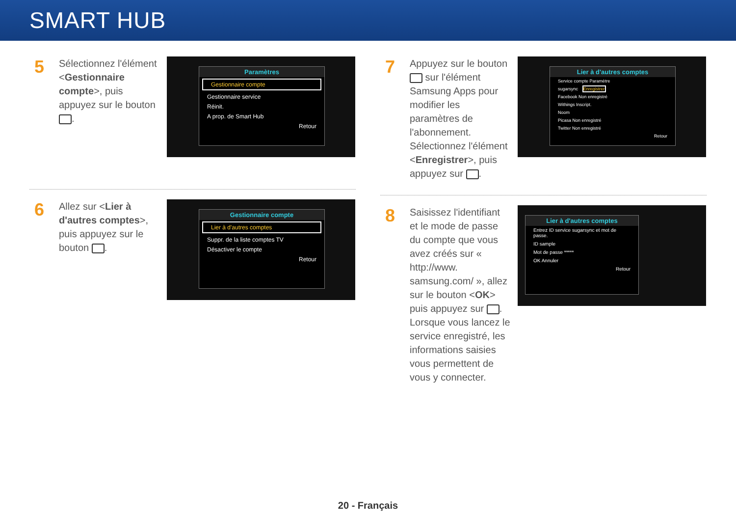SMART HUB
5
Sélectionnez l'élément <Gestionnaire compte>, puis appuyez sur le bouton .
Paramètres
Gestionnaire compte
Gestionnaire service
Réinit.
A prop. de Smart Hub
Retour
6
Allez sur <Lier à d'autres comptes>, puis appuyez sur le bouton .
Gestionnaire compte
Lier à d'autres comptes
Suppr. de la liste comptes TV
Désactiver le compte
Retour
7
Appuyez sur le bouton sur l'élément Samsung Apps pour modifier les paramètres de l'abonnement. Sélectionnez l'élément <Enregistrer>, puis appuyez sur .
Lier à d'autres comptes
Service compte Paramètre
sugarsync Enregistrer
Facebook Non enregistré
Withings Inscript.
Noom
Picasa Non enregistré
Twitter Non enregistré
Retour
8
Saisissez l'identifiant et le mode de passe du compte que vous avez créés sur « http://www. samsung.com/ », allez sur le bouton <OK> puis appuyez sur . Lorsque vous lancez le service enregistré, les informations saisies vous permettent de vous y connecter.
Lier à d'autres comptes
Entrez ID service sugarsync et mot de passe.
ID sample
Mot de passe *****
OK Annuler
Retour
20 - Français